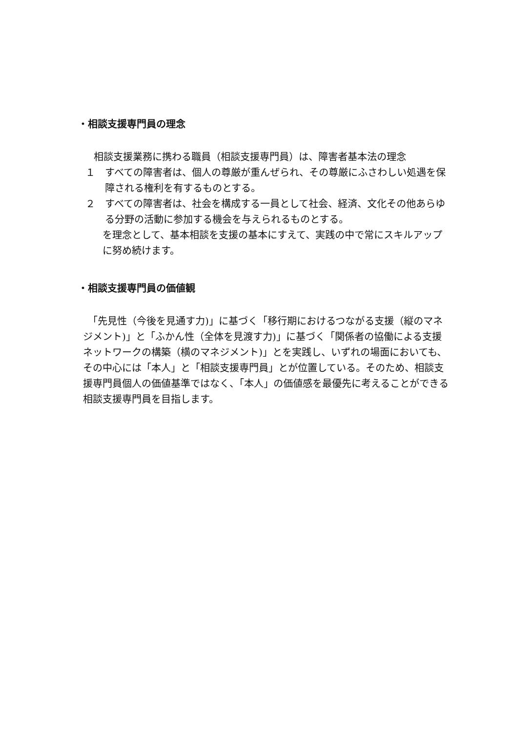・相談支援専門員の理念
相談支援業務に携わる職員（相談支援専門員）は、障害者基本法の理念
１
すべての障害者は、個人の尊厳が重んぜられ、その尊厳にふさわしい処遇を保障される権利を有するものとする。
２
すべての障害者は、社会を構成する一員として社会、経済、文化その他あらゆる分野の活動に参加する機会を与えられるものとする。
を理念として、基本相談を支援の基本にすえて、実践の中で常にスキルアップに努め続けます。
・相談支援専門員の価値観
　「先見性（今後を見通す力)」に基づく「移行期におけるつながる支援（縦のマネジメント)」と「ふかん性（全体を見渡す力)」に基づく「関係者の協働による支援ネットワークの構築（横のマネジメント)」とを実践し、いずれの場面においても、その中心には「本人」と「相談支援専門員」とが位置している。そのため、相談支援専門員個人の価値基準ではなく、「本人」の価値感を最優先に考えることができる相談支援専門員を目指します。